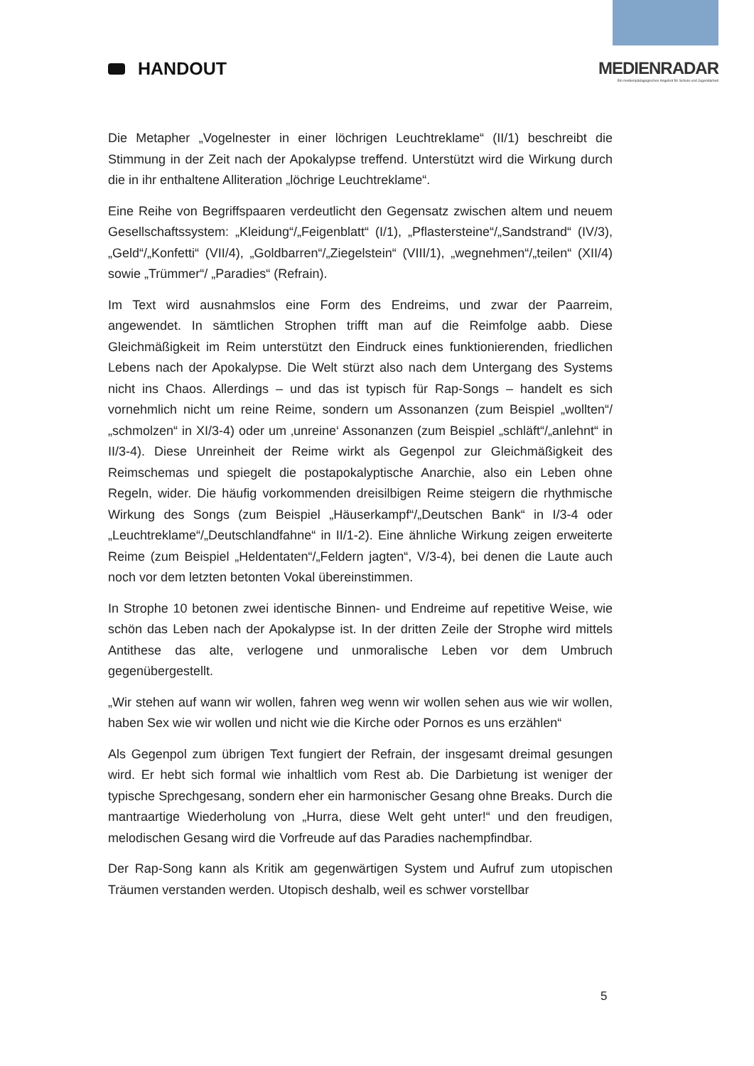HANDOUT MEDIENRADAR
Ein medienpädagogisches Angebot für Schule und Jugendarbeit
Die Metapher „Vogelnester in einer löchrigen Leuchtreklame“ (II/1) beschreibt die Stimmung in der Zeit nach der Apokalypse treffend. Unterstützt wird die Wirkung durch die in ihr enthaltene Alliteration „löchrige Leuchtreklame“.
Eine Reihe von Begriffspaaren verdeutlicht den Gegensatz zwischen altem und neuem Gesellschaftssystem: „Kleidung“/„Feigenblatt“ (I/1), „Pflastersteine“/„Sandstrand“ (IV/3), „Geld“/„Konfetti“ (VII/4), „Goldbarren“/„Ziegelstein“ (VIII/1), „wegnehmen“/„teilen“ (XII/4) sowie „Trümmer“/ „Paradies“ (Refrain).
Im Text wird ausnahmslos eine Form des Endreims, und zwar der Paarreim, angewendet. In sämtlichen Strophen trifft man auf die Reimfolge aabb. Diese Gleichmäßigkeit im Reim unterstützt den Eindruck eines funktionierenden, friedlichen Lebens nach der Apokalypse. Die Welt stürzt also nach dem Untergang des Systems nicht ins Chaos. Allerdings – und das ist typisch für Rap-Songs – handelt es sich vornehmlich nicht um reine Reime, sondern um Assonanzen (zum Beispiel „wollten“/„schmolzen“ in XI/3-4) oder um ‚unreine‘ Assonanzen (zum Beispiel „schläft“/„anlehnt“ in II/3-4). Diese Unreinheit der Reime wirkt als Gegenpol zur Gleichmäßigkeit des Reimschemas und spiegelt die postapokalyptische Anarchie, also ein Leben ohne Regeln, wider. Die häufig vorkommenden dreisilbigen Reime steigern die rhythmische Wirkung des Songs (zum Beispiel „Häuserkampf“/„Deutschen Bank“ in I/3-4 oder „Leuchtreklame“/„Deutschlandfahne“ in II/1-2). Eine ähnliche Wirkung zeigen erweiterte Reime (zum Beispiel „Heldentaten“/„Feldern jagten“, V/3-4), bei denen die Laute auch noch vor dem letzten betonten Vokal übereinstimmen.
In Strophe 10 betonen zwei identische Binnen- und Endreime auf repetitive Weise, wie schön das Leben nach der Apokalypse ist. In der dritten Zeile der Strophe wird mittels Antithese das alte, verlogene und unmoralische Leben vor dem Umbruch gegenübergestellt.
„Wir stehen auf wann wir wollen, fahren weg wenn wir wollen sehen aus wie wir wollen, haben Sex wie wir wollen und nicht wie die Kirche oder Pornos es uns erzählen“
Als Gegenpol zum übrigen Text fungiert der Refrain, der insgesamt dreimal gesungen wird. Er hebt sich formal wie inhaltlich vom Rest ab. Die Darbietung ist weniger der typische Sprechgesang, sondern eher ein harmonischer Gesang ohne Breaks. Durch die mantraartige Wiederholung von „Hurra, diese Welt geht unter!“ und den freudigen, melodischen Gesang wird die Vorfreude auf das Paradies nachempfindbar.
Der Rap-Song kann als Kritik am gegenwärtigen System und Aufruf zum utopischen Träumen verstanden werden. Utopisch deshalb, weil es schwer vorstellbar
5